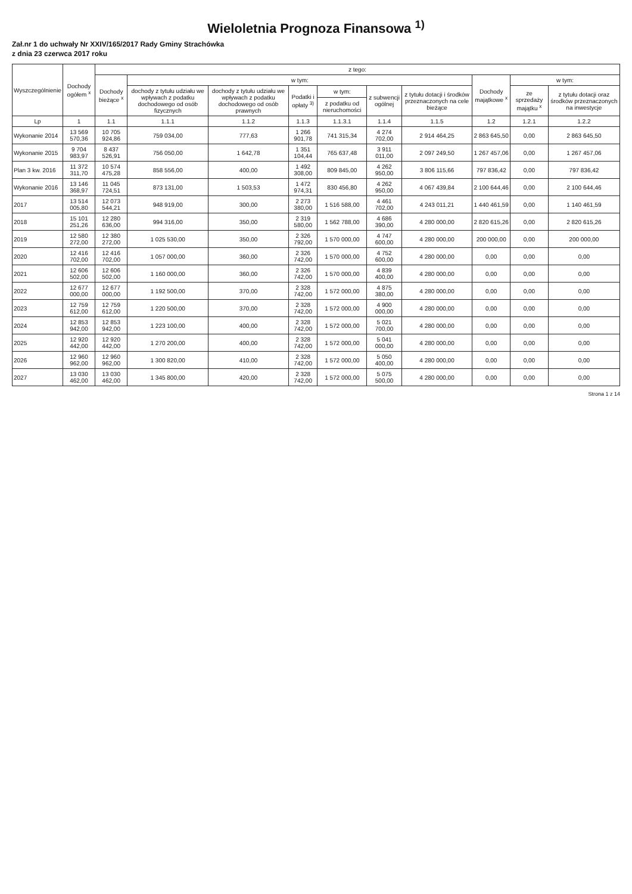Wieloletnia Prognoza Finansowa <sup>1)</sup>
Zał.nr 1 do uchwały Nr XXIV/165/2017 Rady Gminy Strachówka
z dnia 23 czerwca 2017 roku
| Wyszczególnienie | Dochody ogółem <sup>x</sup> | z tego: | | | | | | | | | |
| --- | --- | --- | --- | --- | --- | --- | --- | --- | --- | --- | --- |
| | | Dochody bieżące <sup>x</sup> | w tym: | | | | | | Dochody majątkowe <sup>x</sup> | w tym: | |
| | | | dochody z tytułu udziału we wpływach z podatku dochodowego od osób fizycznych | dochody z tytułu udziału we wpływach z podatku dochodowego od osób prawnych | Podatki i opłaty <sup>3)</sup> | w tym: | z subwencji ogólnej | z tytułu dotacji i środków przeznaczonych na cele bieżące | | ze sprzedaży majątku <sup>x</sup> | z tytułu dotacji oraz środków przeznaczonych na inwestycje |
| | | | | | | z podatku od nieruchomości | | | | | |
| Lp | 1 | 1.1 | 1.1.1 | 1.1.2 | 1.1.3 | 1.1.3.1 | 1.1.4 | 1.1.5 | 1.2 | 1.2.1 | 1.2.2 |
| Wykonanie 2014 | 13 569 570,36 | 10 705 924,86 | 759 034,00 | 777,63 | 1 266 901,78 | 741 315,34 | 4 274 702,00 | 2 914 464,25 | 2 863 645,50 | 0,00 | 2 863 645,50 |
| Wykonanie 2015 | 9 704 983,97 | 8 437 526,91 | 756 050,00 | 1 642,78 | 1 351 104,44 | 765 637,48 | 3 911 011,00 | 2 097 249,50 | 1 267 457,06 | 0,00 | 1 267 457,06 |
| Plan 3 kw. 2016 | 11 372 311,70 | 10 574 475,28 | 858 556,00 | 400,00 | 1 492 308,00 | 809 845,00 | 4 262 950,00 | 3 806 115,66 | 797 836,42 | 0,00 | 797 836,42 |
| Wykonanie 2016 | 13 146 368,97 | 11 045 724,51 | 873 131,00 | 1 503,53 | 1 472 974,31 | 830 456,80 | 4 262 950,00 | 4 067 439,84 | 2 100 644,46 | 0,00 | 2 100 644,46 |
| 2017 | 13 514 005,80 | 12 073 544,21 | 948 919,00 | 300,00 | 2 273 380,00 | 1 516 588,00 | 4 461 702,00 | 4 243 011,21 | 1 440 461,59 | 0,00 | 1 140 461,59 |
| 2018 | 15 101 251,26 | 12 280 636,00 | 994 316,00 | 350,00 | 2 319 580,00 | 1 562 788,00 | 4 686 390,00 | 4 280 000,00 | 2 820 615,26 | 0,00 | 2 820 615,26 |
| 2019 | 12 580 272,00 | 12 380 272,00 | 1 025 530,00 | 350,00 | 2 326 792,00 | 1 570 000,00 | 4 747 600,00 | 4 280 000,00 | 200 000,00 | 0,00 | 200 000,00 |
| 2020 | 12 416 702,00 | 12 416 702,00 | 1 057 000,00 | 360,00 | 2 326 742,00 | 1 570 000,00 | 4 752 600,00 | 4 280 000,00 | 0,00 | 0,00 | 0,00 |
| 2021 | 12 606 502,00 | 12 606 502,00 | 1 160 000,00 | 360,00 | 2 326 742,00 | 1 570 000,00 | 4 839 400,00 | 4 280 000,00 | 0,00 | 0,00 | 0,00 |
| 2022 | 12 677 000,00 | 12 677 000,00 | 1 192 500,00 | 370,00 | 2 328 742,00 | 1 572 000,00 | 4 875 380,00 | 4 280 000,00 | 0,00 | 0,00 | 0,00 |
| 2023 | 12 759 612,00 | 12 759 612,00 | 1 220 500,00 | 370,00 | 2 328 742,00 | 1 572 000,00 | 4 900 000,00 | 4 280 000,00 | 0,00 | 0,00 | 0,00 |
| 2024 | 12 853 942,00 | 12 853 942,00 | 1 223 100,00 | 400,00 | 2 328 742,00 | 1 572 000,00 | 5 021 700,00 | 4 280 000,00 | 0,00 | 0,00 | 0,00 |
| 2025 | 12 920 442,00 | 12 920 442,00 | 1 270 200,00 | 400,00 | 2 328 742,00 | 1 572 000,00 | 5 041 000,00 | 4 280 000,00 | 0,00 | 0,00 | 0,00 |
| 2026 | 12 960 962,00 | 12 960 962,00 | 1 300 820,00 | 410,00 | 2 328 742,00 | 1 572 000,00 | 5 050 400,00 | 4 280 000,00 | 0,00 | 0,00 | 0,00 |
| 2027 | 13 030 462,00 | 13 030 462,00 | 1 345 800,00 | 420,00 | 2 328 742,00 | 1 572 000,00 | 5 075 500,00 | 4 280 000,00 | 0,00 | 0,00 | 0,00 |
Strona 1 z 14